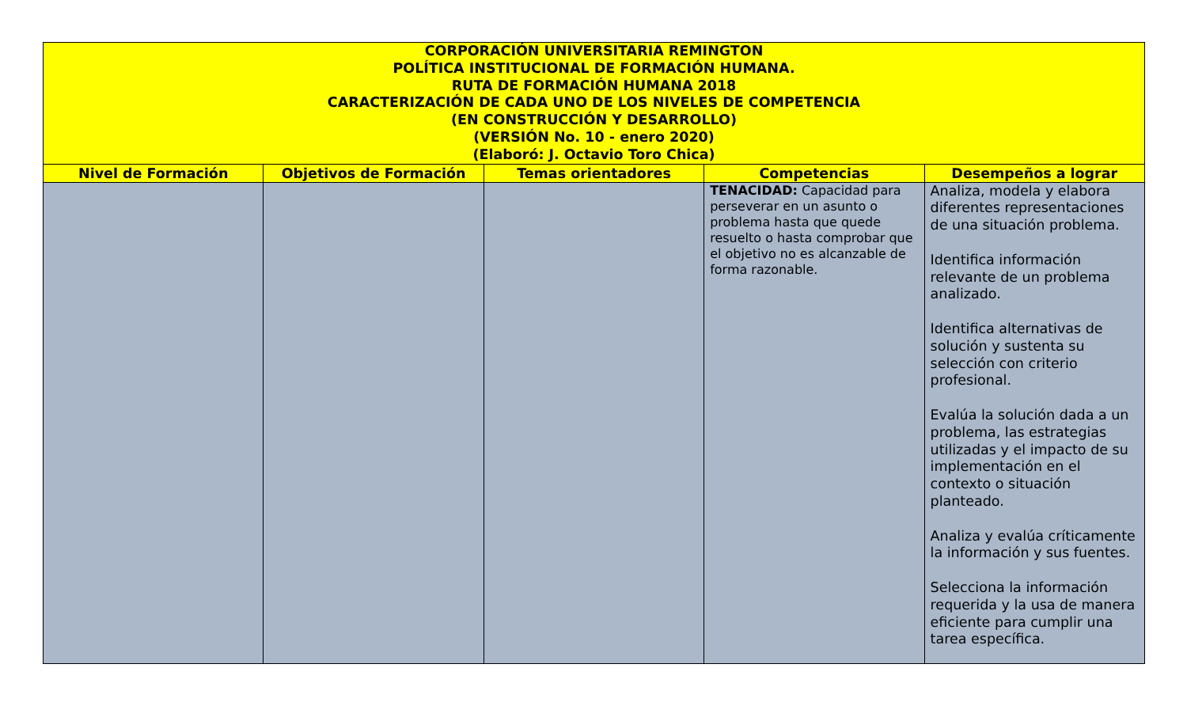| CORPORACIÓN UNIVERSITARIA REMINGTON POLÍTICA INSTITUCIONAL DE FORMACIÓN HUMANA. RUTA DE FORMACIÓN HUMANA 2018 CARACTERIZACIÓN DE CADA UNO DE LOS NIVELES DE COMPETENCIA (EN CONSTRUCCIÓN Y DESARROLLO) (VERSIÓN No. 10 - enero 2020) (Elaboró: J. Octavio Toro Chica) | | | | |
| Nivel de Formación | Objetivos de Formación | Temas orientadores | Competencias | Desempeños a lograr |
| | | | TENACIDAD: Capacidad para perseverar en un asunto o problema hasta que quede resuelto o hasta comprobar que el objetivo no es alcanzable de forma razonable. | Analiza, modela y elabora diferentes representaciones de una situación problema. Identifica información relevante de un problema analizado. Identifica alternativas de solución y sustenta su selección con criterio profesional. Evalúa la solución dada a un problema, las estrategias utilizadas y el impacto de su implementación en el contexto o situación planteado. Analiza y evalúa críticamente la información y sus fuentes. Selecciona la información requerida y la usa de manera eficiente para cumplir una tarea específica. |